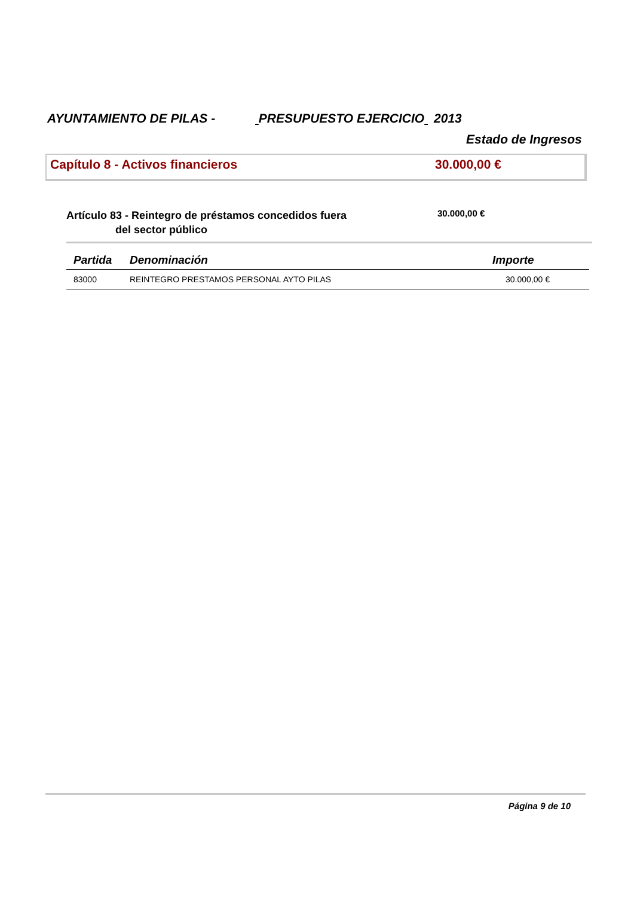AYUNTAMIENTO DE PILAS - PRESUPUESTO EJERCICIO 2013
Estado de Ingresos
Capítulo 8 - Activos financieros 30.000,00 €
Artículo 83 - Reintegro de préstamos concedidos fuera
del sector público
30.000,00 €
| Partida | Denominación | Importe |
| --- | --- | --- |
| 83000 | REINTEGRO PRESTAMOS PERSONAL AYTO PILAS | 30.000,00 € |
Página 9 de 10